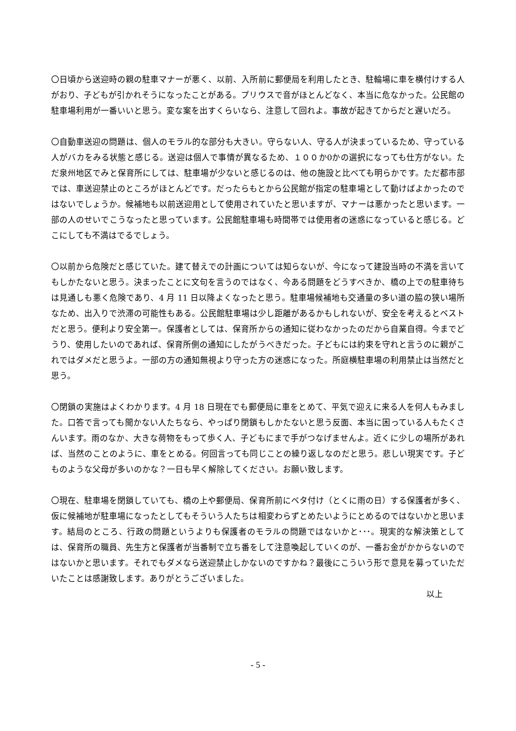〇日頃から送迎時の親の駐車マナーが悪く、以前、入所前に郵便局を利用したとき、駐輪場に車を横付けする人がおり、子どもが引かれそうになったことがある。プリウスで音がほとんどなく、本当に危なかった。公民館の駐車場利用が一番いいと思う。変な案を出すくらいなら、注意して回れよ。事故が起きてからだと遅いだろ。
〇自動車送迎の問題は、個人のモラル的な部分も大きい。守らない人、守る人が決まっているため、守っている人がバカをみる状態と感じる。送迎は個人で事情が異なるため、１００か0かの選択になっても仕方がない。ただ泉州地区でみと保育所にしては、駐車場が少ないと感じるのは、他の施設と比べても明らかです。ただ都市部では、車送迎禁止のところがほとんどです。だったらもとから公民館が指定の駐車場として動けばよかったのではないでしょうか。候補地も以前送迎用として使用されていたと思いますが、マナーは悪かったと思います。一部の人のせいでこうなったと思っています。公民館駐車場も時間帯では使用者の迷惑になっていると感じる。どこにしても不満はでるでしょう。
〇以前から危険だと感じていた。建て替えでの計画については知らないが、今になって建設当時の不満を言いてもしかたないと思う。決まったことに文句を言うのではなく、今ある問題をどうすべきか、橋の上での駐車待ちは見通しも悪く危険であり、4 月 11 日以降よくなったと思う。駐車場候補地も交通量の多い道の脇の狭い場所なため、出入りで渋滞の可能性もある。公民館駐車場は少し距離があるかもしれないが、安全を考えるとベストだと思う。便利より安全第一。保護者としては、保育所からの通知に従わなかったのだから自業自得。今までどうり、使用したいのであれば、保育所側の通知にしたがうべきだった。子どもには約束を守れと言うのに親がこれではダメだと思うよ。一部の方の通知無視より守った方の迷惑になった。所庭横駐車場の利用禁止は当然だと思う。
〇閉鎖の実施はよくわかります。4 月 18 日現在でも郵便局に車をとめて、平気で迎えに来る人を何人もみました。口答で言っても聞かない人たちなら、やっぱり閉鎖もしかたないと思う反面、本当に困っている人もたくさんいます。雨のなか、大きな荷物をもって歩く人、子どもにまで手がつなげませんよ。近くに少しの場所があれば、当然のことのように、車をとめる。何回言っても同じことの繰り返しなのだと思う。悲しい現実です。子どものような父母が多いのかな？一日も早く解除してください。お願い致します。
〇現在、駐車場を閉鎖していても、橋の上や郵便局、保育所前にベタ付け（とくに雨の日）する保護者が多く、仮に候補地が駐車場になったとしてもそういう人たちは相変わらずとめたいようにとめるのではないかと思います。結局のところ、行政の問題というよりも保護者のモラルの問題ではないかと･･･。現実的な解決策としては、保育所の職員、先生方と保護者が当番制で立ち番をして注意喚起していくのが、一番お金がかからないのではないかと思います。それでもダメなら送迎禁止しかないのですかね？最後にこういう形で意見を募っていただいたことは感謝致します。ありがとうございました。
以上
- 5 -